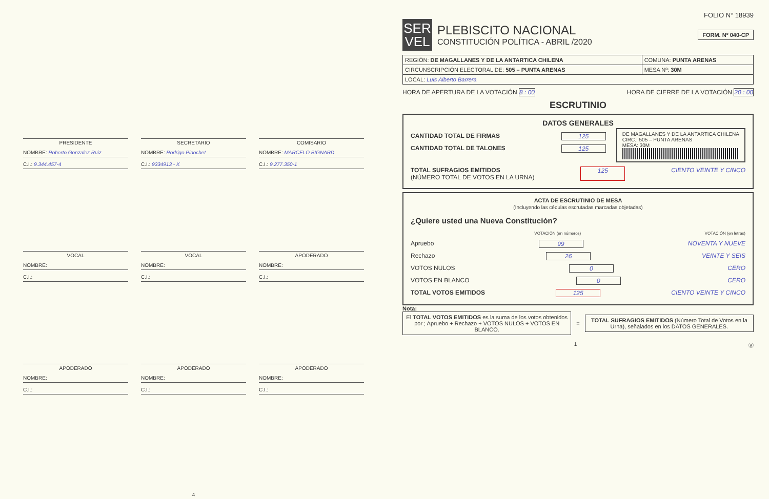PRESIDENTE
NOMBRE: Roberto Gonzalez Ruiz
C.I.: 9.344.457-4
SECRETARIO
NOMBRE: Rodrigo Pinochet
C.I.: 9334913 - K
COMISARIO
NOMBRE: MARCELO BIGNARD
C.I.: 9.277.350-1
VOCAL
NOMBRE:
C.I.:
VOCAL
NOMBRE:
C.I.:
APODERADO
NOMBRE:
C.I.:
APODERADO
NOMBRE:
C.I.:
APODERADO
NOMBRE:
C.I.:
APODERADO
NOMBRE:
C.I.:
4
FOLIO N° 18939
SER
VEL
PLEBISCITO NACIONAL
CONSTITUCIÓN POLÍTICA - ABRIL /2020
FORM. Nº 040-CP
| REGIÓN: DE MAGALLANES Y DE LA ANTARTICA CHILENA | COMUNA: PUNTA ARENAS | |
| CIRCUNSCRIPCIÓN ELECTORAL DE: 505 – PUNTA ARENAS | | MESA Nº: 30M |
| LOCAL: Luis Alberto Barrera | | |
HORA DE APERTURA DE LA VOTACIÓN 8 : 00 HORA DE CIERRE DE LA VOTACIÓN 20 : 00
ESCRUTINIO
DATOS GENERALES
CANTIDAD TOTAL DE FIRMAS 125
CANTIDAD TOTAL DE TALONES 125
DE MAGALLANES Y DE LA ANTARTICA CHILENA
CIRC.: 505 – PUNTA ARENAS
MESA: 30M
TOTAL SUFRAGIOS EMITIDOS
(NÚMERO TOTAL DE VOTOS EN LA URNA) 125 CIENTO VEINTE Y CINCO
ACTA DE ESCRUTINIO DE MESA
(Incluyendo las cédulas escrutadas marcadas objetadas)
¿Quiere usted una Nueva Constitución?
VOTACIÓN (en números) VOTACIÓN (en letras)
Apruebo 99 NOVENTA Y NUEVE
Rechazo 26 VEINTE Y SEIS
VOTOS NULOS 0 CERO
VOTOS EN BLANCO 0 CERO
TOTAL VOTOS EMITIDOS 125 CIENTO VEINTE Y CINCO
Nota:
El TOTAL VOTOS EMITIDOS es la suma de los votos obtenidos por ; Apruebo + Rechazo + VOTOS NULOS + VOTOS EN BLANCO.
=
TOTAL SUFRAGIOS EMITIDOS (Número Total de Votos en la Urna), señalados en los DATOS GENERALES.
1 Ⓐ